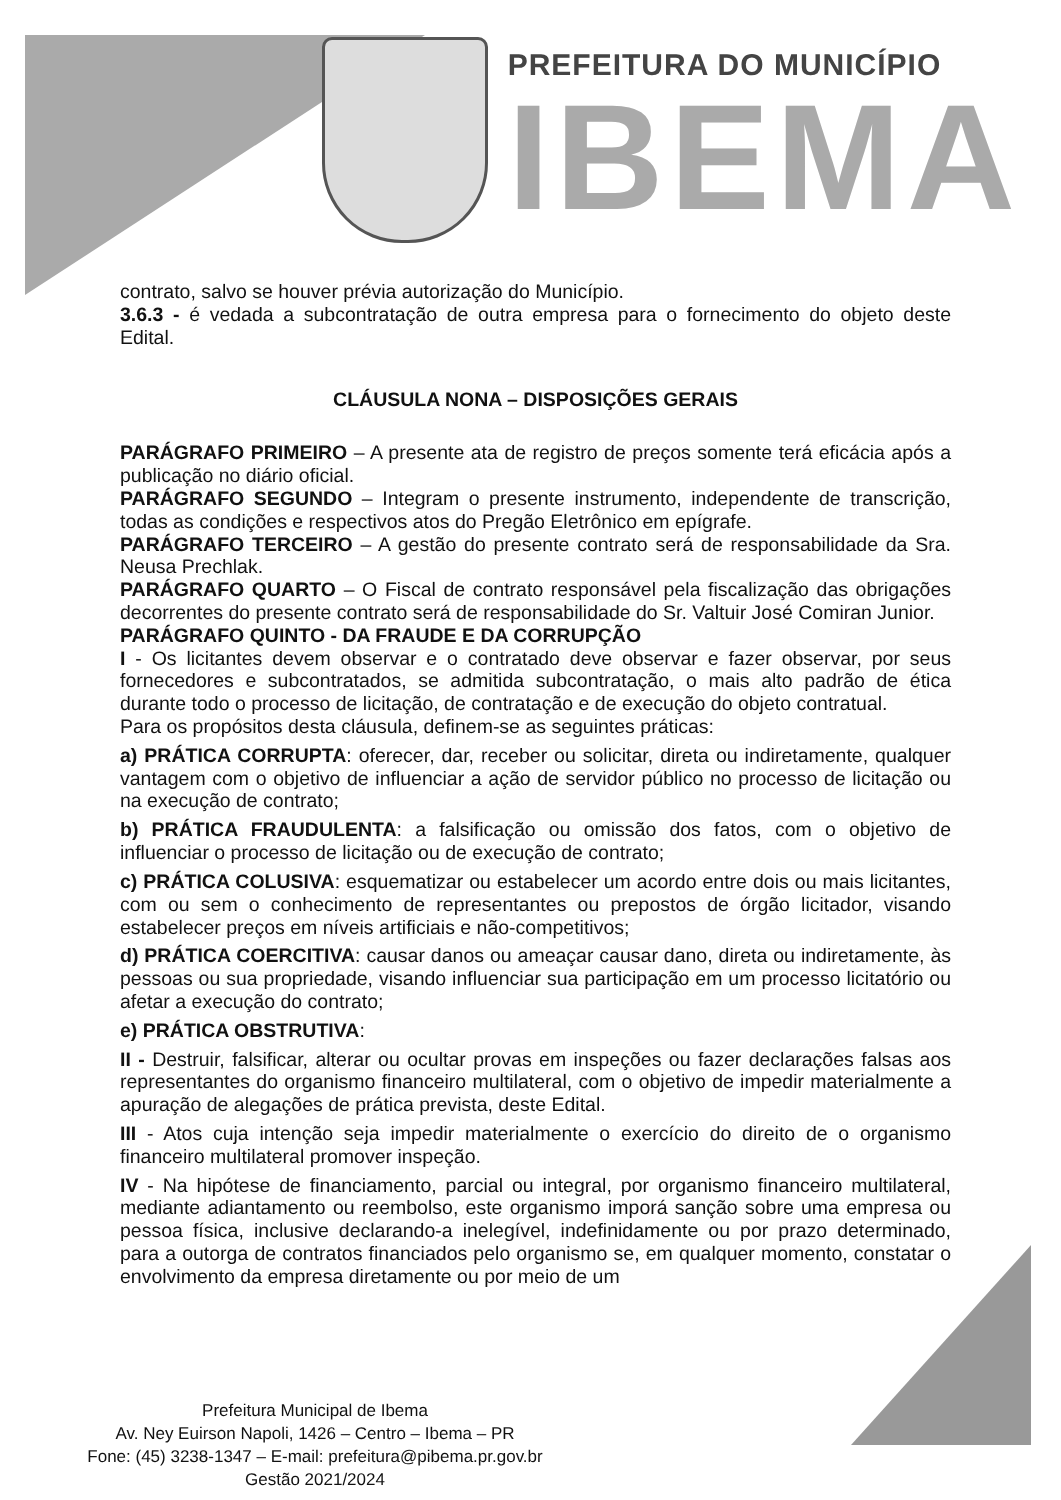PREFEITURA DO MUNICÍPIO
IBEMA
contrato, salvo se houver prévia autorização do Município.
3.6.3 - é vedada a subcontratação de outra empresa para o fornecimento do objeto deste Edital.
CLÁUSULA NONA – DISPOSIÇÕES GERAIS
PARÁGRAFO PRIMEIRO – A presente ata de registro de preços somente terá eficácia após a publicação no diário oficial.
PARÁGRAFO SEGUNDO – Integram o presente instrumento, independente de transcrição, todas as condições e respectivos atos do Pregão Eletrônico em epígrafe.
PARÁGRAFO TERCEIRO – A gestão do presente contrato será de responsabilidade da Sra. Neusa Prechlak.
PARÁGRAFO QUARTO – O Fiscal de contrato responsável pela fiscalização das obrigações decorrentes do presente contrato será de responsabilidade do Sr. Valtuir José Comiran Junior.
PARÁGRAFO QUINTO - DA FRAUDE E DA CORRUPÇÃO
I - Os licitantes devem observar e o contratado deve observar e fazer observar, por seus fornecedores e subcontratados, se admitida subcontratação, o mais alto padrão de ética durante todo o processo de licitação, de contratação e de execução do objeto contratual.
Para os propósitos desta cláusula, definem-se as seguintes práticas:
a) PRÁTICA CORRUPTA: oferecer, dar, receber ou solicitar, direta ou indiretamente, qualquer vantagem com o objetivo de influenciar a ação de servidor público no processo de licitação ou na execução de contrato;
b) PRÁTICA FRAUDULENTA: a falsificação ou omissão dos fatos, com o objetivo de influenciar o processo de licitação ou de execução de contrato;
c) PRÁTICA COLUSIVA: esquematizar ou estabelecer um acordo entre dois ou mais licitantes, com ou sem o conhecimento de representantes ou prepostos de órgão licitador, visando estabelecer preços em níveis artificiais e não-competitivos;
d) PRÁTICA COERCITIVA: causar danos ou ameaçar causar dano, direta ou indiretamente, às pessoas ou sua propriedade, visando influenciar sua participação em um processo licitatório ou afetar a execução do contrato;
e) PRÁTICA OBSTRUTIVA:
II - Destruir, falsificar, alterar ou ocultar provas em inspeções ou fazer declarações falsas aos representantes do organismo financeiro multilateral, com o objetivo de impedir materialmente a apuração de alegações de prática prevista, deste Edital.
III - Atos cuja intenção seja impedir materialmente o exercício do direito de o organismo financeiro multilateral promover inspeção.
IV - Na hipótese de financiamento, parcial ou integral, por organismo financeiro multilateral, mediante adiantamento ou reembolso, este organismo imporá sanção sobre uma empresa ou pessoa física, inclusive declarando-a inelegível, indefinidamente ou por prazo determinado, para a outorga de contratos financiados pelo organismo se, em qualquer momento, constatar o envolvimento da empresa diretamente ou por meio de um
Prefeitura Municipal de Ibema
Av. Ney Euirson Napoli, 1426 – Centro – Ibema – PR
Fone: (45) 3238-1347 – E-mail: prefeitura@pibema.pr.gov.br
Gestão 2021/2024